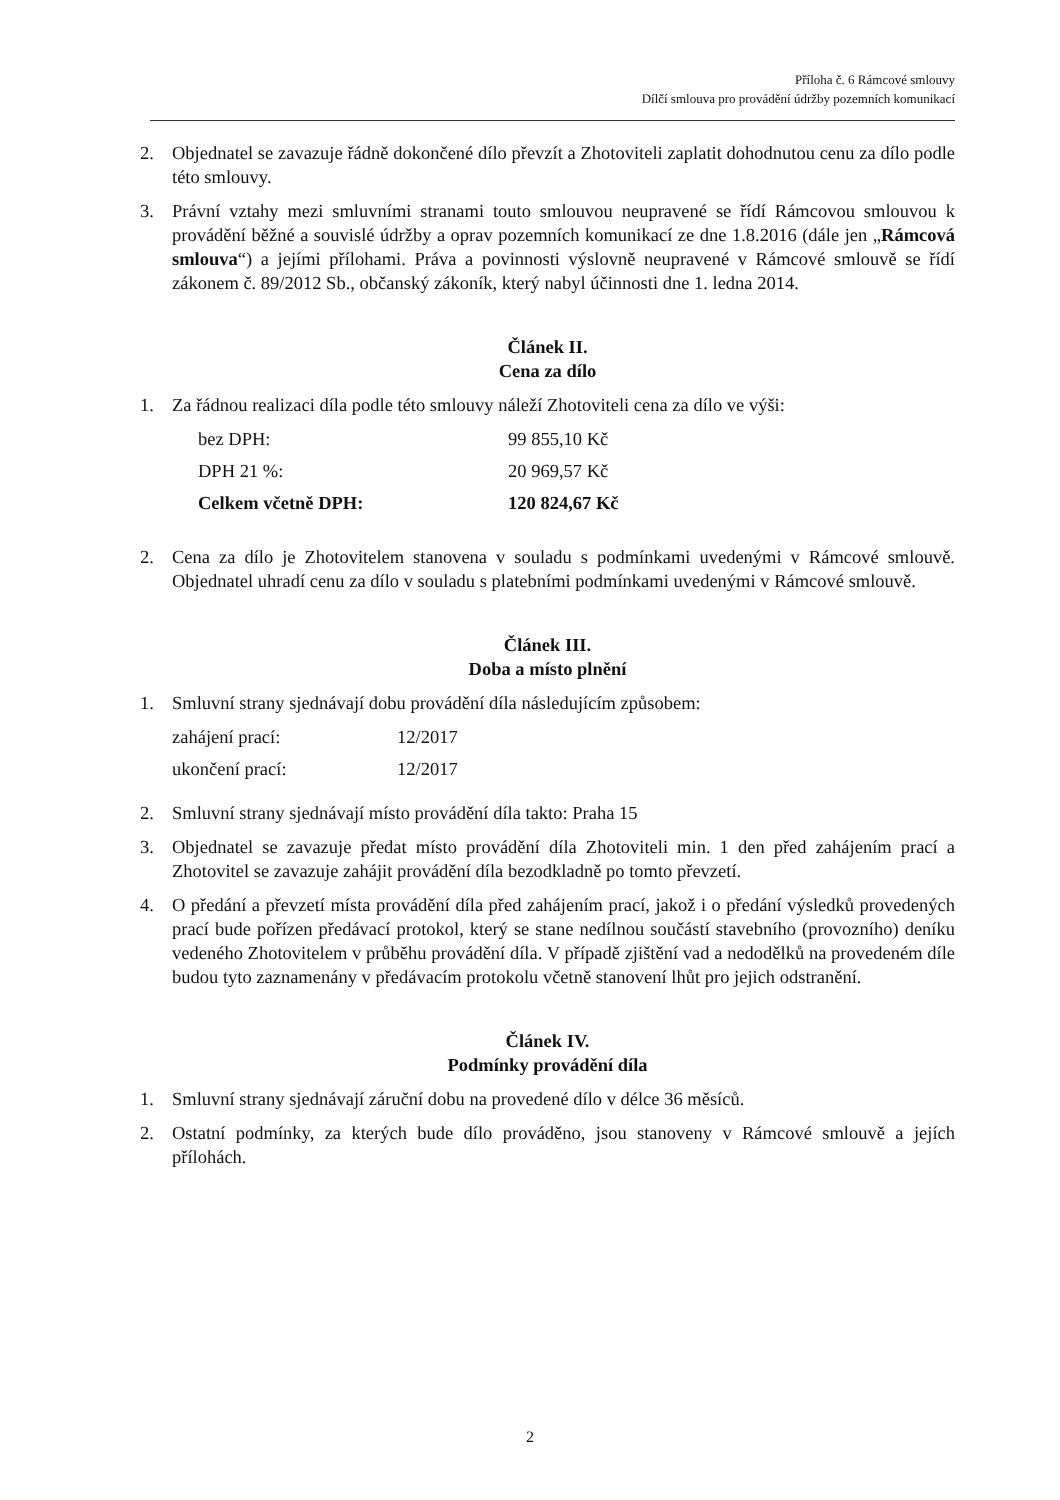Příloha č. 6 Rámcové smlouvy
Dílčí smlouva pro provádění údržby pozemních komunikací
2. Objednatel se zavazuje řádně dokončené dílo převzít a Zhotoviteli zaplatit dohodnutou cenu za dílo podle této smlouvy.
3. Právní vztahy mezi smluvními stranami touto smlouvou neupravené se řídí Rámcovou smlouvou k provádění běžné a souvislé údržby a oprav pozemních komunikací ze dne 1.8.2016 (dále jen „Rámcová smlouva“) a jejími přílohami. Práva a povinnosti výslovně neupravené v Rámcové smlouvě se řídí zákonem č. 89/2012 Sb., občanský zákoník, který nabyl účinnosti dne 1. ledna 2014.
Článek II.
Cena za dílo
1. Za řádnou realizaci díla podle této smlouvy náleží Zhotoviteli cena za dílo ve výši:
| bez DPH: | 99 855,10 Kč |
| DPH 21 %: | 20 969,57 Kč |
| Celkem včetně DPH: | 120 824,67 Kč |
2. Cena za dílo je Zhotovitelem stanovena v souladu s podmínkami uvedenými v Rámcové smlouvě. Objednatel uhradí cenu za dílo v souladu s platebními podmínkami uvedenými v Rámcové smlouvě.
Článek III.
Doba a místo plnění
1. Smluvní strany sjednávají dobu provádění díla následujícím způsobem:
| zahájení prací: | 12/2017 |
| ukončení prací: | 12/2017 |
2. Smluvní strany sjednávají místo provádění díla takto: Praha 15
3. Objednatel se zavazuje předat místo provádění díla Zhotoviteli min. 1 den před zahájením prací a Zhotovitel se zavazuje zahájit provádění díla bezodkladně po tomto převzetí.
4. O předání a převzetí místa provádění díla před zahájením prací, jakož i o předání výsledků provedených prací bude pořízen předávací protokol, který se stane nedílnou součástí stavebního (provozního) deníku vedeného Zhotovitelem v průběhu provádění díla. V případě zjištění vad a nedodělků na provedeném díle budou tyto zaznamenány v předávacím protokolu včetně stanovení lhůt pro jejich odstranění.
Článek IV.
Podmínky provádění díla
1. Smluvní strany sjednávají záruční dobu na provedené dílo v délce 36 měsíců.
2. Ostatní podmínky, za kterých bude dílo prováděno, jsou stanoveny v Rámcové smlouvě a jejích přílohách.
2